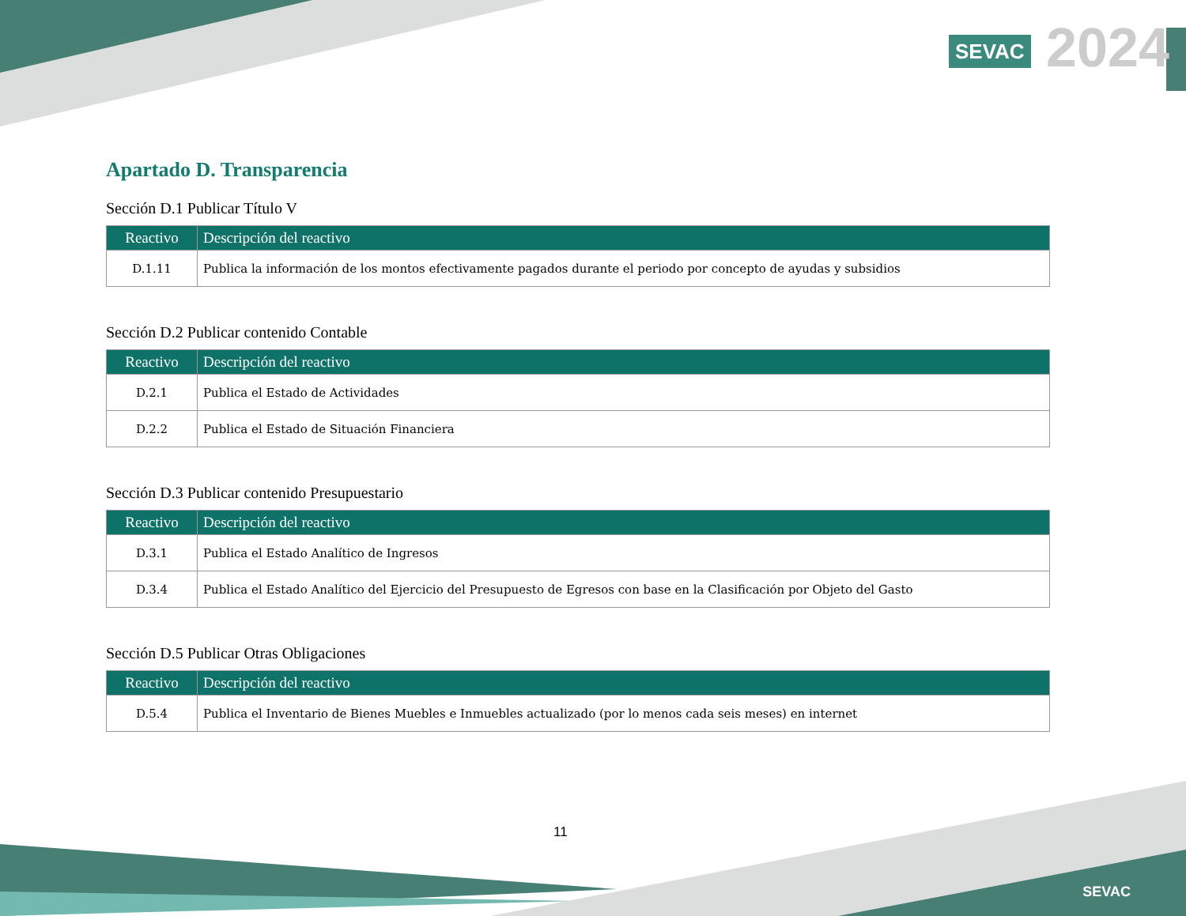SEVAC 2024
Apartado D. Transparencia
Sección D.1 Publicar Título V
| Reactivo | Descripción del reactivo |
| --- | --- |
| D.1.11 | Publica la información de los montos efectivamente pagados durante el periodo por concepto de ayudas y subsidios |
Sección D.2 Publicar contenido Contable
| Reactivo | Descripción del reactivo |
| --- | --- |
| D.2.1 | Publica el Estado de Actividades |
| D.2.2 | Publica el Estado de Situación Financiera |
Sección D.3 Publicar contenido Presupuestario
| Reactivo | Descripción del reactivo |
| --- | --- |
| D.3.1 | Publica el Estado Analítico de Ingresos |
| D.3.4 | Publica el Estado Analítico del Ejercicio del Presupuesto de Egresos con base en la Clasificación por Objeto del Gasto |
Sección D.5 Publicar Otras Obligaciones
| Reactivo | Descripción del reactivo |
| --- | --- |
| D.5.4 | Publica el Inventario de Bienes Muebles e Inmuebles actualizado (por lo menos cada seis meses) en internet |
11
SEVAC